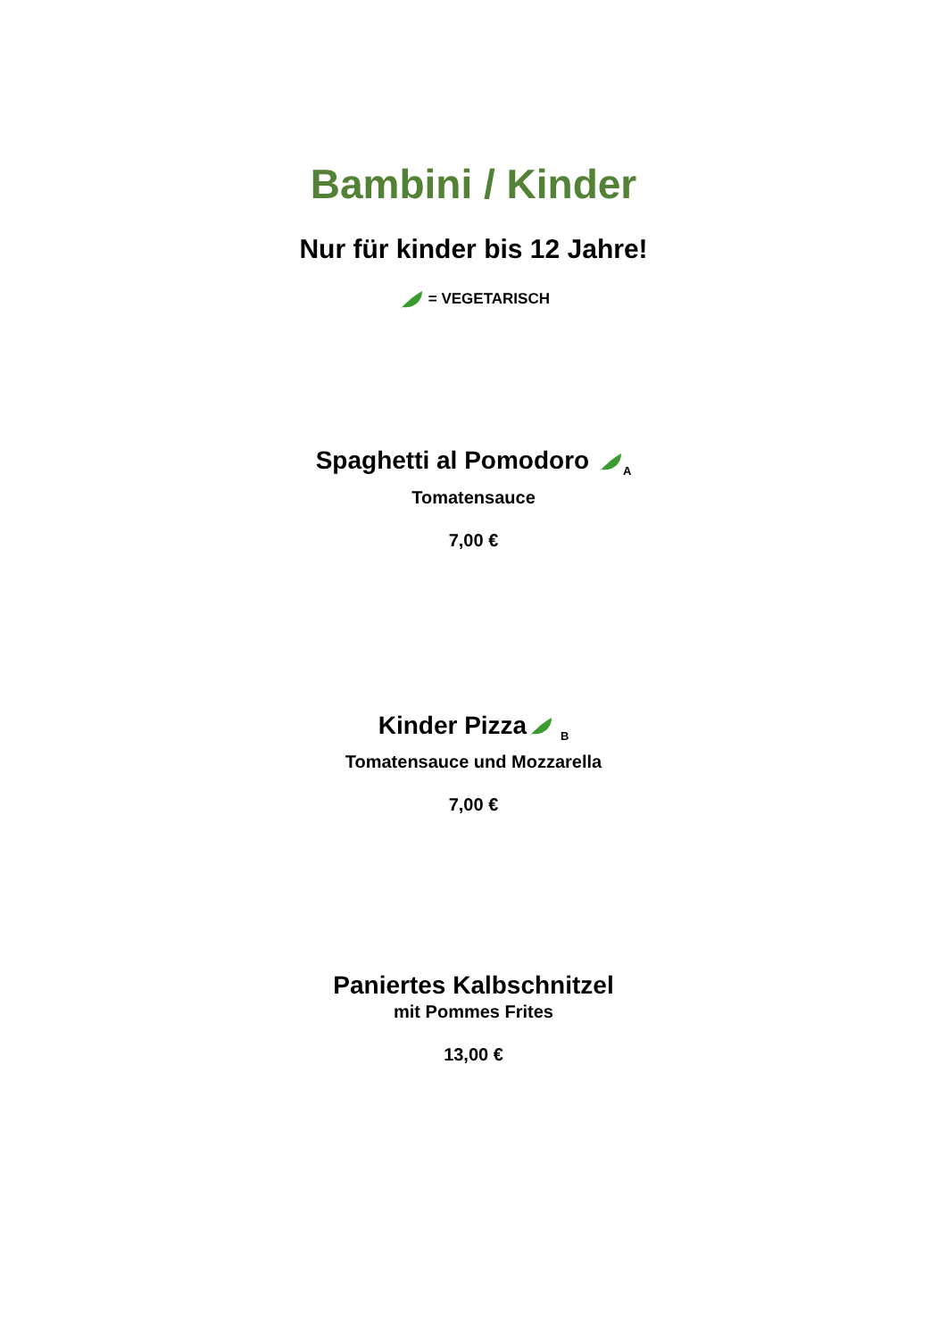Bambini / Kinder
Nur für kinder bis 12 Jahre!
= VEGETARISCH
Spaghetti al Pomodoro <sub>A</sub>
Tomatensauce
7,00 €
Kinder Pizza <sub>B</sub>
Tomatensauce und Mozzarella
7,00 €
Paniertes Kalbschnitzel
mit Pommes Frites
13,00 €